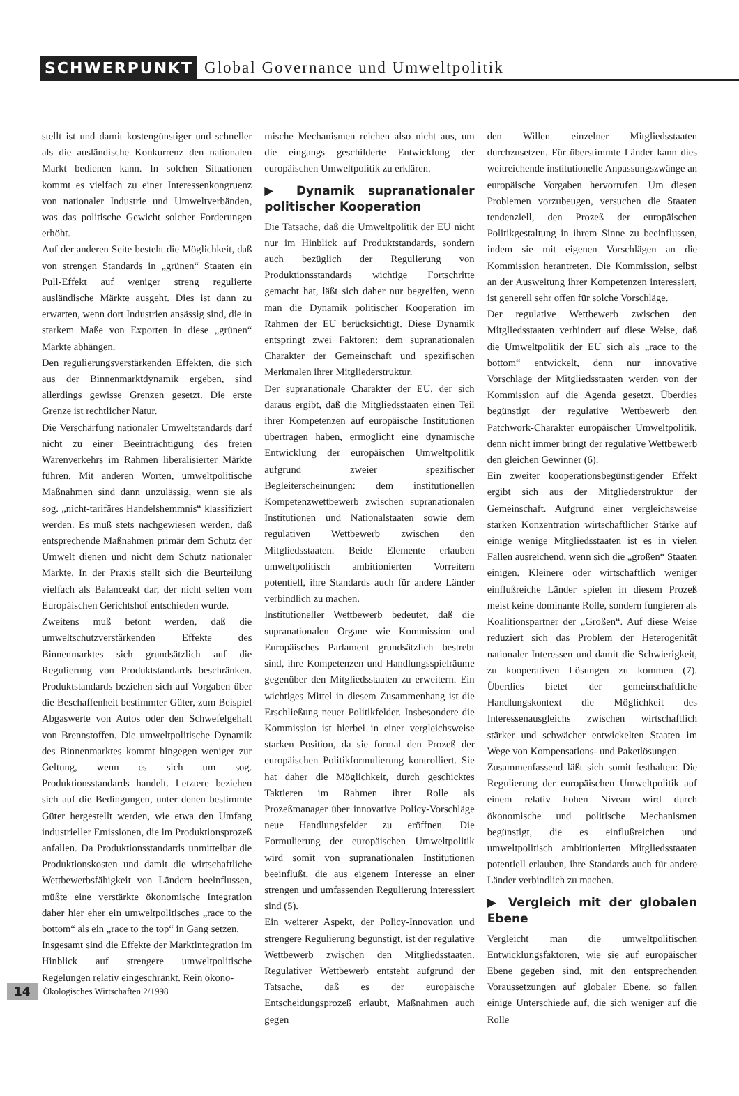SCHWERPUNKT Global Governance und Umweltpolitik
stellt ist und damit kostengünstiger und schneller als die ausländische Konkurrenz den nationalen Markt bedienen kann. In solchen Situationen kommt es vielfach zu einer Interessenkongruenz von nationaler Industrie und Umweltverbänden, was das politische Gewicht solcher Forderungen erhöht.
Auf der anderen Seite besteht die Möglichkeit, daß von strengen Standards in „grünen“ Staaten ein Pull-Effekt auf weniger streng regulierte ausländische Märkte ausgeht. Dies ist dann zu erwarten, wenn dort Industrien ansässig sind, die in starkem Maße von Exporten in diese „grünen“ Märkte abhängen.
Den regulierungsverstärkenden Effekten, die sich aus der Binnenmarktdynamik ergeben, sind allerdings gewisse Grenzen gesetzt. Die erste Grenze ist rechtlicher Natur.
Die Verschärfung nationaler Umweltstandards darf nicht zu einer Beeinträchtigung des freien Warenverkehrs im Rahmen liberalisierter Märkte führen. Mit anderen Worten, umweltpolitische Maßnahmen sind dann unzulässig, wenn sie als sog. „nicht-tarifäres Handelshemmnis“ klassifiziert werden. Es muß stets nachgewiesen werden, daß entsprechende Maßnahmen primär dem Schutz der Umwelt dienen und nicht dem Schutz nationaler Märkte. In der Praxis stellt sich die Beurteilung vielfach als Balanceakt dar, der nicht selten vom Europäischen Gerichtshof entschieden wurde.
Zweitens muß betont werden, daß die umweltschutzverstärkenden Effekte des Binnenmarktes sich grundsätzlich auf die Regulierung von Produktstandards beschränken. Produktstandards beziehen sich auf Vorgaben über die Beschaffenheit bestimmter Güter, zum Beispiel Abgaswerte von Autos oder den Schwefelgehalt von Brennstoffen. Die umweltpolitische Dynamik des Binnenmarktes kommt hingegen weniger zur Geltung, wenn es sich um sog. Produktionsstandards handelt. Letztere beziehen sich auf die Bedingungen, unter denen bestimmte Güter hergestellt werden, wie etwa den Umfang industrieller Emissionen, die im Produktionsprozeß anfallen. Da Produktionsstandards unmittelbar die Produktionskosten und damit die wirtschaftliche Wettbewerbsfähigkeit von Ländern beeinflussen, müßte eine verstärkte ökonomische Integration daher hier eher ein umweltpolitisches „race to the bottom“ als ein „race to the top“ in Gang setzen.
Insgesamt sind die Effekte der Marktintegration im Hinblick auf strengere umweltpolitische Regelungen relativ eingeschränkt. Rein ökono-
mische Mechanismen reichen also nicht aus, um die eingangs geschilderte Entwicklung der europäischen Umweltpolitik zu erklären.
▶ Dynamik supranationaler politischer Kooperation
Die Tatsache, daß die Umweltpolitik der EU nicht nur im Hinblick auf Produktstandards, sondern auch bezüglich der Regulierung von Produktionsstandards wichtige Fortschritte gemacht hat, läßt sich daher nur begreifen, wenn man die Dynamik politischer Kooperation im Rahmen der EU berücksichtigt. Diese Dynamik entspringt zwei Faktoren: dem supranationalen Charakter der Gemeinschaft und spezifischen Merkmalen ihrer Mitgliederstruktur.
Der supranationale Charakter der EU, der sich daraus ergibt, daß die Mitgliedsstaaten einen Teil ihrer Kompetenzen auf europäische Institutionen übertragen haben, ermöglicht eine dynamische Entwicklung der europäischen Umweltpolitik aufgrund zweier spezifischer Begleiterscheinungen: dem institutionellen Kompetenzwettbewerb zwischen supranationalen Institutionen und Nationalstaaten sowie dem regulativen Wettbewerb zwischen den Mitgliedsstaaten. Beide Elemente erlauben umweltpolitisch ambitionierten Vorreitern potentiell, ihre Standards auch für andere Länder verbindlich zu machen.
Institutioneller Wettbewerb bedeutet, daß die supranationalen Organe wie Kommission und Europäisches Parlament grundsätzlich bestrebt sind, ihre Kompetenzen und Handlungsspielräume gegenüber den Mitgliedsstaaten zu erweitern. Ein wichtiges Mittel in diesem Zusammenhang ist die Erschließung neuer Politikfelder. Insbesondere die Kommission ist hierbei in einer vergleichsweise starken Position, da sie formal den Prozeß der europäischen Politikformulierung kontrolliert. Sie hat daher die Möglichkeit, durch geschicktes Taktieren im Rahmen ihrer Rolle als Prozeßmanager über innovative Policy-Vorschläge neue Handlungsfelder zu eröffnen. Die Formulierung der europäischen Umweltpolitik wird somit von supranationalen Institutionen beeinflußt, die aus eigenem Interesse an einer strengen und umfassenden Regulierung interessiert sind (5).
Ein weiterer Aspekt, der Policy-Innovation und strengere Regulierung begünstigt, ist der regulative Wettbewerb zwischen den Mitgliedsstaaten. Regulativer Wettbewerb entsteht aufgrund der Tatsache, daß es der europäische Entscheidungsprozeß erlaubt, Maßnahmen auch gegen
den Willen einzelner Mitgliedsstaaten durchzusetzen. Für überstimmte Länder kann dies weitreichende institutionelle Anpassungszwänge an europäische Vorgaben hervorrufen. Um diesen Problemen vorzubeugen, versuchen die Staaten tendenziell, den Prozeß der europäischen Politikgestaltung in ihrem Sinne zu beeinflussen, indem sie mit eigenen Vorschlägen an die Kommission herantreten. Die Kommission, selbst an der Ausweitung ihrer Kompetenzen interessiert, ist generell sehr offen für solche Vorschläge.
Der regulative Wettbewerb zwischen den Mitgliedsstaaten verhindert auf diese Weise, daß die Umweltpolitik der EU sich als „race to the bottom“ entwickelt, denn nur innovative Vorschläge der Mitgliedsstaaten werden von der Kommission auf die Agenda gesetzt. Überdies begünstigt der regulative Wettbewerb den Patchwork-Charakter europäischer Umweltpolitik, denn nicht immer bringt der regulative Wettbewerb den gleichen Gewinner (6).
Ein zweiter kooperationsbegünstigender Effekt ergibt sich aus der Mitgliederstruktur der Gemeinschaft. Aufgrund einer vergleichsweise starken Konzentration wirtschaftlicher Stärke auf einige wenige Mitgliedsstaaten ist es in vielen Fällen ausreichend, wenn sich die „großen“ Staaten einigen. Kleinere oder wirtschaftlich weniger einflußreiche Länder spielen in diesem Prozeß meist keine dominante Rolle, sondern fungieren als Koalitionspartner der „Großen“. Auf diese Weise reduziert sich das Problem der Heterogenität nationaler Interessen und damit die Schwierigkeit, zu kooperativen Lösungen zu kommen (7). Überdies bietet der gemeinschaftliche Handlungskontext die Möglichkeit des Interessenausgleichs zwischen wirtschaftlich stärker und schwächer entwickelten Staaten im Wege von Kompensations- und Paketlösungen.
Zusammenfassend läßt sich somit festhalten: Die Regulierung der europäischen Umweltpolitik auf einem relativ hohen Niveau wird durch ökonomische und politische Mechanismen begünstigt, die es einflußreichen und umweltpolitisch ambitionierten Mitgliedsstaaten potentiell erlauben, ihre Standards auch für andere Länder verbindlich zu machen.
▶ Vergleich mit der globalen Ebene
Vergleicht man die umweltpolitischen Entwicklungsfaktoren, wie sie auf europäischer Ebene gegeben sind, mit den entsprechenden Voraussetzungen auf globaler Ebene, so fallen einige Unterschiede auf, die sich weniger auf die Rolle
14 Ökologisches Wirtschaften 2/1998